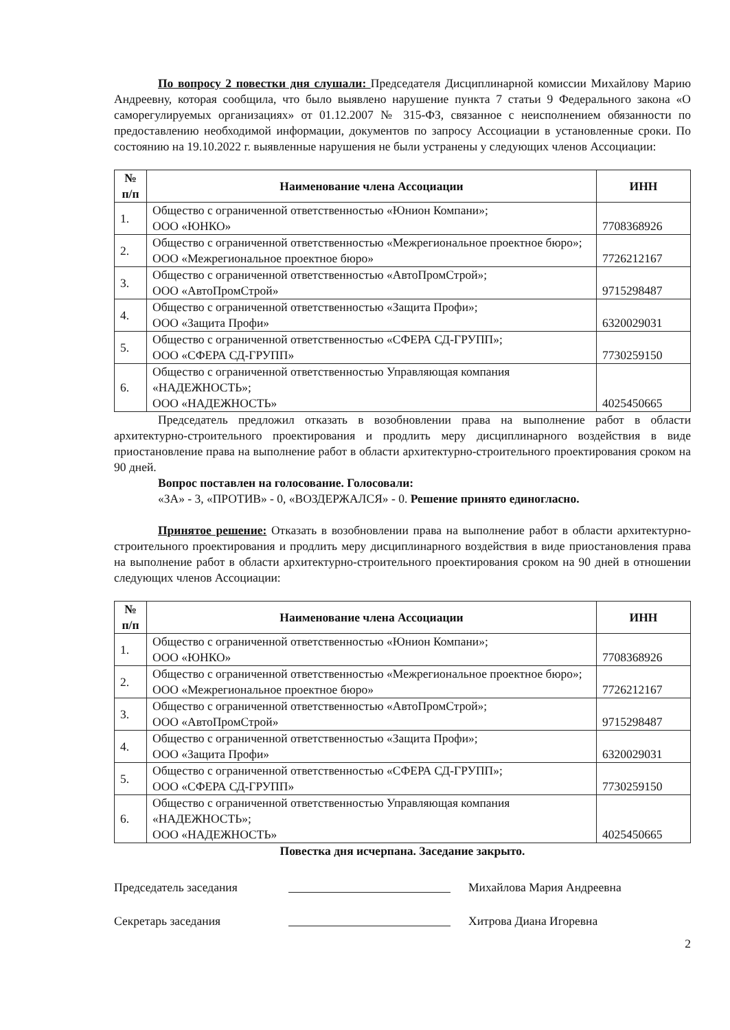По вопросу 2 повестки дня слушали: Председателя Дисциплинарной комиссии Михайлову Марию Андреевну, которая сообщила, что было выявлено нарушение пункта 7 статьи 9 Федерального закона «О саморегулируемых организациях» от 01.12.2007 № 315-ФЗ, связанное с неисполнением обязанности по предоставлению необходимой информации, документов по запросу Ассоциации в установленные сроки. По состоянию на 19.10.2022 г. выявленные нарушения не были устранены у следующих членов Ассоциации:
| № п/п | Наименование члена Ассоциации | ИНН |
| --- | --- | --- |
| 1. | Общество с ограниченной ответственностью «Юнион Компани»; ООО «ЮНКО» | 7708368926 |
| 2. | Общество с ограниченной ответственностью «Межрегиональное проектное бюро»; ООО «Межрегиональное проектное бюро» | 7726212167 |
| 3. | Общество с ограниченной ответственностью «АвтоПромСтрой»; ООО «АвтоПромСтрой» | 9715298487 |
| 4. | Общество с ограниченной ответственностью «Защита Профи»; ООО «Защита Профи» | 6320029031 |
| 5. | Общество с ограниченной ответственностью «СФЕРА СД-ГРУПП»; ООО «СФЕРА СД-ГРУПП» | 7730259150 |
| 6. | Общество с ограниченной ответственностью Управляющая компания «НАДЕЖНОСТЬ»; ООО «НАДЕЖНОСТЬ» | 4025450665 |
Председатель предложил отказать в возобновлении права на выполнение работ в области архитектурно-строительного проектирования и продлить меру дисциплинарного воздействия в виде приостановление права на выполнение работ в области архитектурно-строительного проектирования сроком на 90 дней.
Вопрос поставлен на голосование. Голосовали:
«ЗА» - 3, «ПРОТИВ» - 0, «ВОЗДЕРЖАЛСЯ» - 0. Решение принято единогласно.
Принятое решение: Отказать в возобновлении права на выполнение работ в области архитектурно-строительного проектирования и продлить меру дисциплинарного воздействия в виде приостановления права на выполнение работ в области архитектурно-строительного проектирования сроком на 90 дней в отношении следующих членов Ассоциации:
| № п/п | Наименование члена Ассоциации | ИНН |
| --- | --- | --- |
| 1. | Общество с ограниченной ответственностью «Юнион Компани»; ООО «ЮНКО» | 7708368926 |
| 2. | Общество с ограниченной ответственностью «Межрегиональное проектное бюро»; ООО «Межрегиональное проектное бюро» | 7726212167 |
| 3. | Общество с ограниченной ответственностью «АвтоПромСтрой»; ООО «АвтоПромСтрой» | 9715298487 |
| 4. | Общество с ограниченной ответственностью «Защита Профи»; ООО «Защита Профи» | 6320029031 |
| 5. | Общество с ограниченной ответственностью «СФЕРА СД-ГРУПП»; ООО «СФЕРА СД-ГРУПП» | 7730259150 |
| 6. | Общество с ограниченной ответственностью Управляющая компания «НАДЕЖНОСТЬ»; ООО «НАДЕЖНОСТЬ» | 4025450665 |
Повестка дня исчерпана. Заседание закрыто.
Председатель заседания Михайлова Мария Андреевна
Секретарь заседания Хитрова Диана Игоревна
2